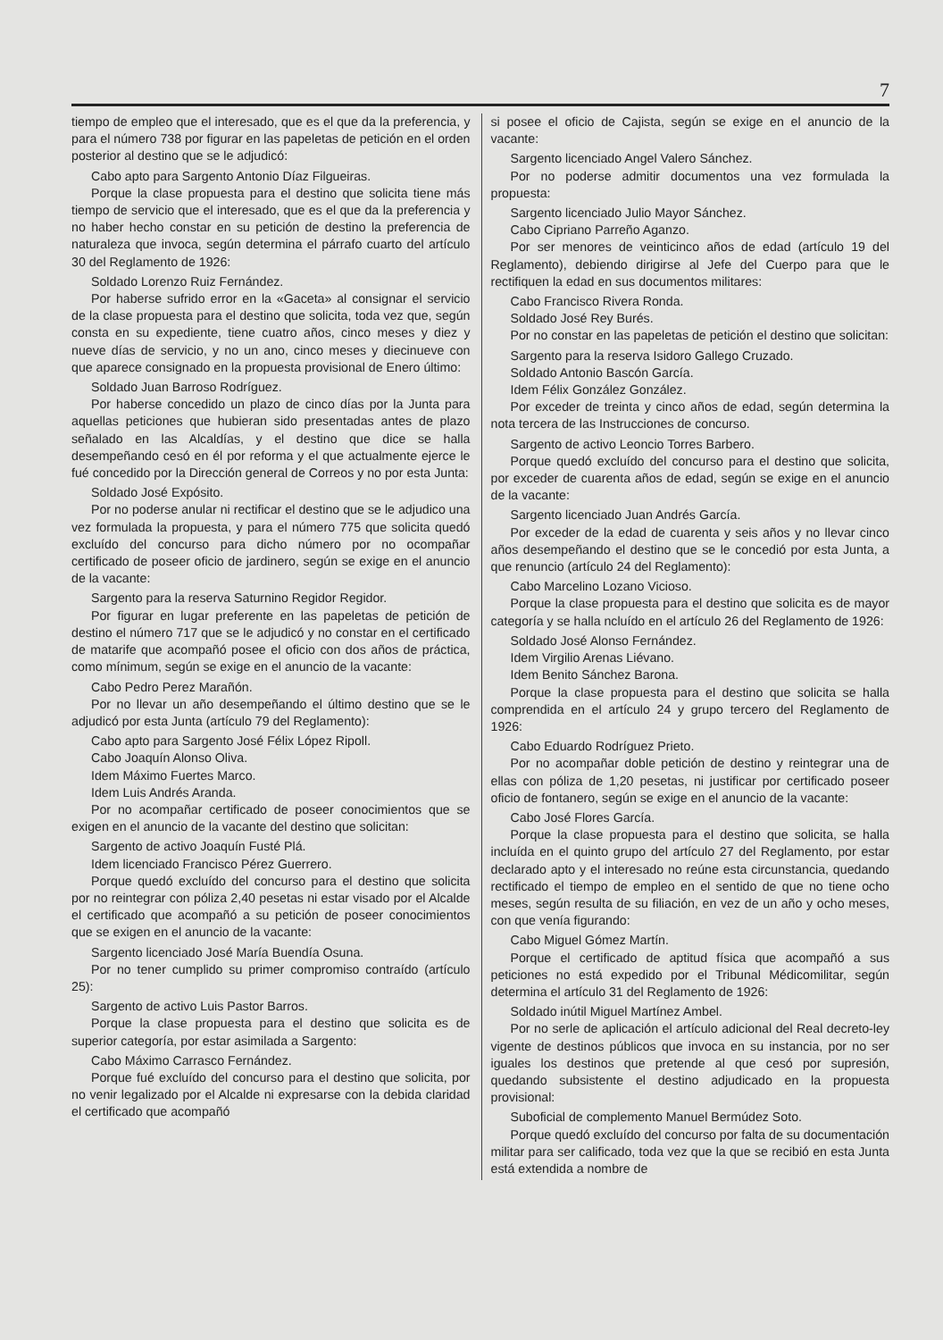7
tiempo de empleo que el interesado, que es el que da la preferencia, y para el número 738 por figurar en las papeletas de petición en el orden posterior al destino que se le adjudicó:
Cabo apto para Sargento Antonio Díaz Filgueiras.
Porque la clase propuesta para el destino que solicita tiene más tiempo de servicio que el interesado, que es el que da la preferencia y no haber hecho constar en su petición de destino la preferencia de naturaleza que invoca, según determina el párrafo cuarto del artículo 30 del Reglamento de 1926:
Soldado Lorenzo Ruiz Fernández.
Por haberse sufrido error en la «Gaceta» al consignar el servicio de la clase propuesta para el destino que solicita, toda vez que, según consta en su expediente, tiene cuatro años, cinco meses y diez y nueve días de servicio, y no un ano, cinco meses y diecinueve con que aparece consignado en la propuesta provisional de Enero último:
Soldado Juan Barroso Rodríguez.
Por haberse concedido un plazo de cinco días por la Junta para aquellas peticiones que hubieran sido presentadas antes de plazo señalado en las Alcaldías, y el destino que dice se halla desempeñando cesó en él por reforma y el que actualmente ejerce le fué concedido por la Dirección general de Correos y no por esta Junta:
Soldado José Expósito.
Por no poderse anular ni rectificar el destino que se le adjudico una vez formulada la propuesta, y para el número 775 que solicita quedó excluído del concurso para dicho número por no ocompañar certificado de poseer oficio de jardinero, según se exige en el anuncio de la vacante:
Sargento para la reserva Saturnino Regidor Regidor.
Por figurar en lugar preferente en las papeletas de petición de destino el número 717 que se le adjudicó y no constar en el certificado de matarife que acompañó posee el oficio con dos años de práctica, como mínimum, según se exige en el anuncio de la vacante:
Cabo Pedro Perez Marañón.
Por no llevar un año desempeñando el último destino que se le adjudicó por esta Junta (artículo 79 del Reglamento):
Cabo apto para Sargento José Félix López Ripoll.
Cabo Joaquín Alonso Oliva.
Idem Máximo Fuertes Marco.
Idem Luis Andrés Aranda.
Por no acompañar certificado de poseer conocimientos que se exigen en el anuncio de la vacante del destino que solicitan:
Sargento de activo Joaquín Fusté Plá.
Idem licenciado Francisco Pérez Guerrero.
Porque quedó excluído del concurso para el destino que solicita por no reintegrar con póliza 2,40 pesetas ni estar visado por el Alcalde el certificado que acompañó a su petición de poseer conocimientos que se exigen en el anuncio de la vacante:
Sargento licenciado José María Buendía Osuna.
Por no tener cumplido su primer compromiso contraído (artículo 25):
Sargento de activo Luis Pastor Barros.
Porque la clase propuesta para el destino que solicita es de superior categoría, por estar asimilada a Sargento:
Cabo Máximo Carrasco Fernández.
Porque fué excluído del concurso para el destino que solicita, por no venir legalizado por el Alcalde ni expresarse con la debida claridad el certificado que acompañó
si posee el oficio de Cajista, según se exige en el anuncio de la vacante:
Sargento licenciado Angel Valero Sánchez.
Por no poderse admitir documentos una vez formulada la propuesta:
Sargento licenciado Julio Mayor Sánchez.
Cabo Cipriano Parreño Aganzo.
Por ser menores de veinticinco años de edad (artículo 19 del Reglamento), debiendo dirigirse al Jefe del Cuerpo para que le rectifiquen la edad en sus documentos militares:
Cabo Francisco Rivera Ronda.
Soldado José Rey Burés.
Por no constar en las papeletas de petición el destino que solicitan:
Sargento para la reserva Isidoro Gallego Cruzado.
Soldado Antonio Bascón García.
Idem Félix González González.
Por exceder de treinta y cinco años de edad, según determina la nota tercera de las Instrucciones de concurso.
Sargento de activo Leoncio Torres Barbero.
Porque quedó excluído del concurso para el destino que solicita, por exceder de cuarenta años de edad, según se exige en el anuncio de la vacante:
Sargento licenciado Juan Andrés García.
Por exceder de la edad de cuarenta y seis años y no llevar cinco años desempeñando el destino que se le concedió por esta Junta, a que renuncio (artículo 24 del Reglamento):
Cabo Marcelino Lozano Vicioso.
Porque la clase propuesta para el destino que solicita es de mayor categoría y se halla ncluído en el artículo 26 del Reglamento de 1926:
Soldado José Alonso Fernández.
Idem Virgilio Arenas Liévano.
Idem Benito Sánchez Barona.
Porque la clase propuesta para el destino que solicita se halla comprendida en el artículo 24 y grupo tercero del Reglamento de 1926:
Cabo Eduardo Rodríguez Prieto.
Por no acompañar doble petición de destino y reintegrar una de ellas con póliza de 1,20 pesetas, ni justificar por certificado poseer oficio de fontanero, según se exige en el anuncio de la vacante:
Cabo José Flores García.
Porque la clase propuesta para el destino que solicita, se halla incluída en el quinto grupo del artículo 27 del Reglamento, por estar declarado apto y el interesado no reúne esta circunstancia, quedando rectificado el tiempo de empleo en el sentido de que no tiene ocho meses, según resulta de su filiación, en vez de un año y ocho meses, con que venía figurando:
Cabo Miguel Gómez Martín.
Porque el certificado de aptitud física que acompañó a sus peticiones no está expedido por el Tribunal Médicomilitar, según determina el artículo 31 del Reglamento de 1926:
Soldado inútil Miguel Martínez Ambel.
Por no serle de aplicación el artículo adicional del Real decreto-ley vigente de destinos públicos que invoca en su instancia, por no ser iguales los destinos que pretende al que cesó por supresión, quedando subsistente el destino adjudicado en la propuesta provisional:
Suboficial de complemento Manuel Bermúdez Soto.
Porque quedó excluído del concurso por falta de su documentación militar para ser calificado, toda vez que la que se recibió en esta Junta está extendida a nombre de